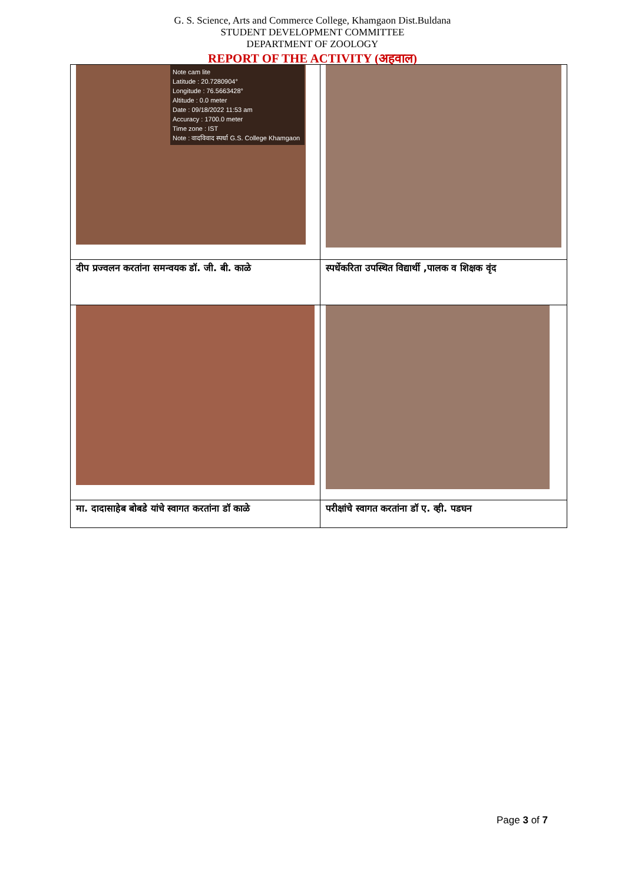G. S. Science, Arts and Commerce College, Khamgaon Dist.Buldana
STUDENT DEVELOPMENT COMMITTEE
DEPARTMENT OF ZOOLOGY
REPORT OF THE ACTIVITY (अहवाल)
| Note cam lite Latitude : 20.7280904° Longitude : 76.5663428° Altitude : 0.0 meter Date : 09/18/2022 11:53 am Accuracy : 1700.0 meter Time zone : IST Note : वादविवाद स्पर्धा G.S. College Khamgaon | |
| दीप प्रज्वलन करतांना समन्वयक डॉ. जी. बी. काळे | स्पर्धेकरिता उपस्थित विद्यार्थी ,पालक व शिक्षक वृंद |
| मा. दादासाहेब बोबडे यांचे स्वागत करतांना डॉ काळे | परीक्षांचे स्वागत करतांना डॉ ए. व्ही. पडघन |
Page 3 of 7